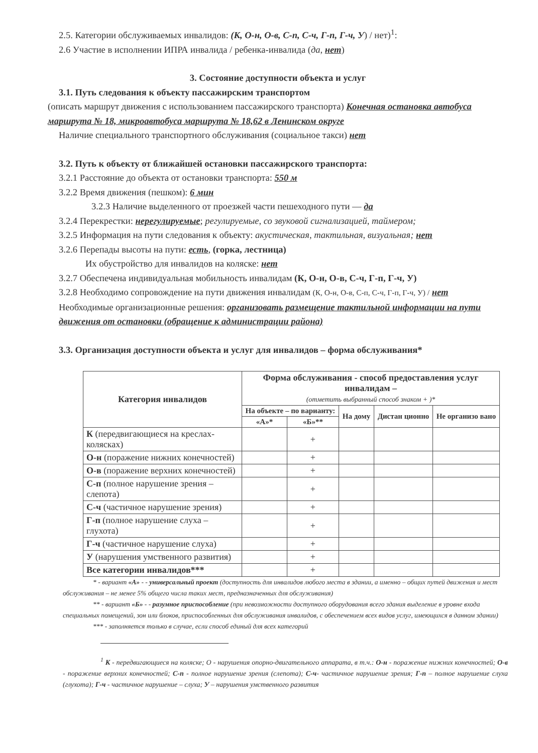2.5. Категории обслуживаемых инвалидов: (К, О-н, О-в, С-п, С-ч, Г-п, Г-ч, У) / нет)<sup>1</sup>:
2.6 Участие в исполнении ИПРА инвалида / ребенка-инвалида (да, нет)
3. Состояние доступности объекта и услуг
3.1. Путь следования к объекту пассажирским транспортом
(описать маршрут движения с использованием пассажирского транспорта) Конечная остановка автобуса маршрута № 18, микроавтобуса маршрута № 18,62 в Ленинском округе
Наличие специального транспортного обслуживания (социальное такси) нет
3.2. Путь к объекту от ближайшей остановки пассажирского транспорта:
3.2.1 Расстояние до объекта от остановки транспорта: 550 м
3.2.2 Время движения (пешком): 6 мин
3.2.3 Наличие выделенного от проезжей части пешеходного пути — да
3.2.4 Перекрестки: нерегулируемые; регулируемые, со звуковой сигнализацией, таймером;
3.2.5 Информация на пути следования к объекту: акустическая, тактильная, визуальная; нет
3.2.6 Перепады высоты на пути: есть, (горка, лестница)
Их обустройство для инвалидов на коляске: нет
3.2.7 Обеспечена индивидуальная мобильность инвалидам (К, О-н, О-в, С-ч, Г-п, Г-ч, У)
3.2.8 Необходимо сопровождение на пути движения инвалидам (К, О-н, О-в, С-п, С-ч, Г-п, Г-ч, У) / нет
Необходимые организационные решения: организовать размещение тактильной информации на пути движения от остановки (обращение к администрации района)
3.3. Организация доступности объекта и услуг для инвалидов – форма обслуживания*
| Категория инвалидов | Форма обслуживания - способ предоставления услуг инвалидам – (отметить выбранный способ знаком + )* | | | | |
| --- | --- | --- | --- | --- | --- |
| | На объекте – по варианту: | | На дому | Дистан ционно | Не организо вано |
| | «А»* | «Б»** | | | |
| К (передвигающиеся на креслах-колясках) | | + | | | |
| О-н (поражение нижних конечностей) | | + | | | |
| О-в (поражение верхних конечностей) | | + | | | |
| С-п (полное нарушение зрения – слепота) | | + | | | |
| С-ч (частичное нарушение зрения) | | + | | | |
| Г-п (полное нарушение слуха – глухота) | | + | | | |
| Г-ч (частичное нарушение слуха) | | + | | | |
| У (нарушения умственного развития) | | + | | | |
| Все категории инвалидов*** | | + | | | |
* - вариант «А» - - универсальный проект (доступность для инвалидов любого места в здании, а именно – общих путей движения и мест обслуживания – не менее 5% общего числа таких мест, предназначенных для обслуживания)
** - вариант «Б» - - разумное приспособление (при невозможности доступного оборудования всего здания выделение в уровне входа специальных помещений, зон или блоков, приспособленных для обслуживания инвалидов, с обеспечением всех видов услуг, имеющихся в данном здании)
*** - заполняется только в случае, если способ единый для всех категорий
<sup>1</sup> К - передвигающиеся на коляске; О - нарушения опорно-двигательного аппарата, в т.ч.: О-н - поражение нижних конечностей; О-в - поражение верхних конечностей; С-п - полное нарушение зрения (слепота); С-ч- частичное нарушение зрения; Г-п – полное нарушение слуха (глухота); Г-ч - частичное нарушение – слуха; У – нарушения умственного развития